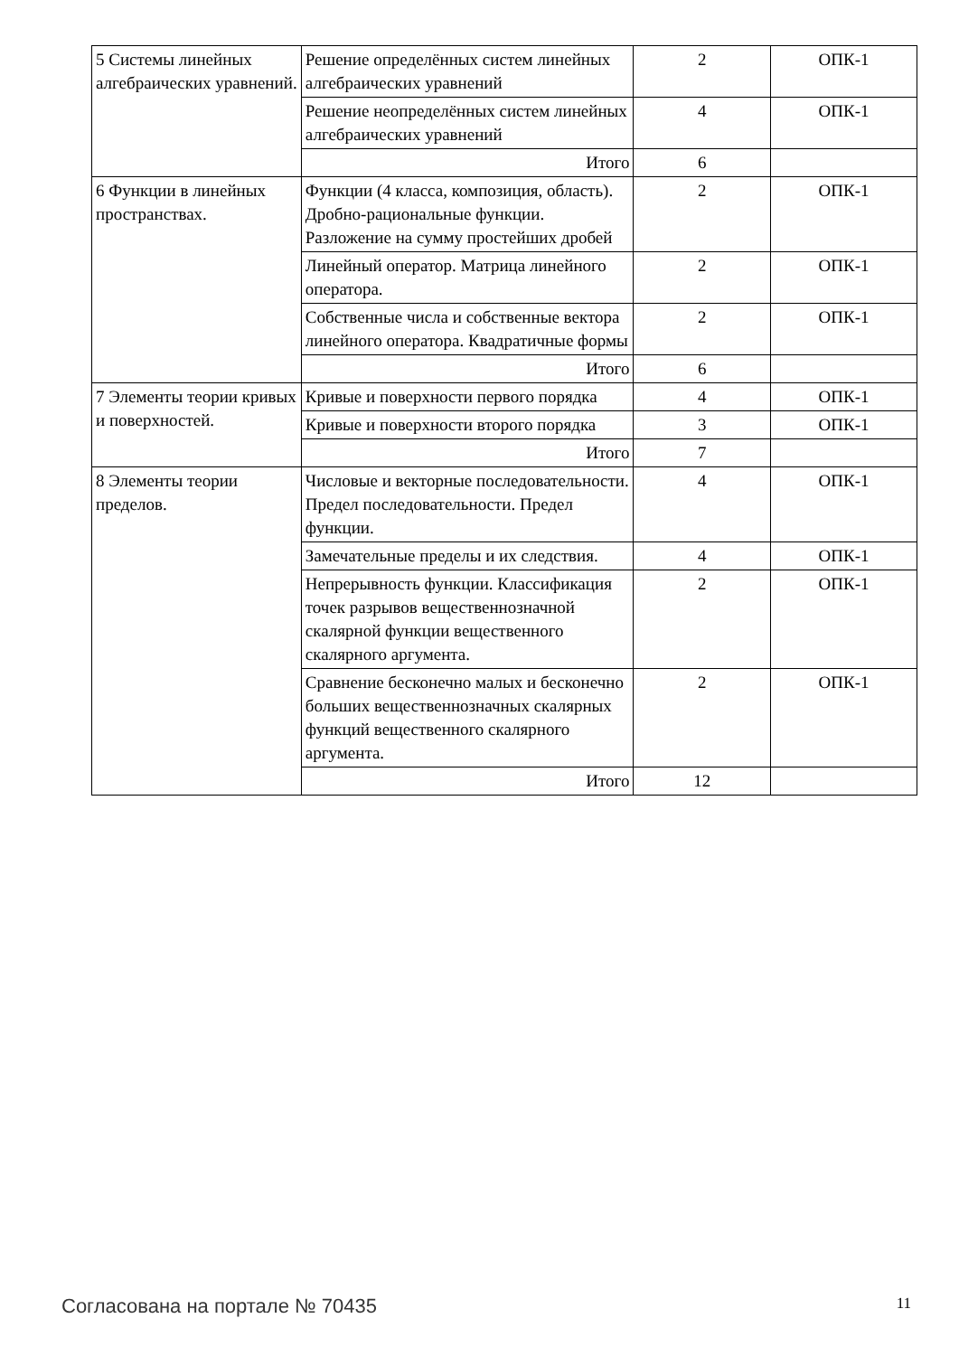| 5 Системы линейных алгебраических уравнений. | Решение определённых систем линейных алгебраических уравнений | 2 | ОПК-1 |
| | Решение неопределённых систем линейных алгебраических уравнений | 4 | ОПК-1 |
| | Итого | 6 | |
| 6 Функции в линейных пространствах. | Функции (4 класса, композиция, область). Дробно-рациональные функции. Разложение на сумму простейших дробей | 2 | ОПК-1 |
| | Линейный оператор. Матрица линейного оператора. | 2 | ОПК-1 |
| | Собственные числа и собственные вектора линейного оператора. Квадратичные формы | 2 | ОПК-1 |
| | Итого | 6 | |
| 7 Элементы теории кривых и поверхностей. | Кривые и поверхности первого порядка | 4 | ОПК-1 |
| | Кривые и поверхности второго порядка | 3 | ОПК-1 |
| | Итого | 7 | |
| 8 Элементы теории пределов. | Числовые и векторные последовательности. Предел последовательности. Предел функции. | 4 | ОПК-1 |
| | Замечательные пределы и их следствия. | 4 | ОПК-1 |
| | Непрерывность функции. Классификация точек разрывов вещественнозначной скалярной функции вещественного скалярного аргумента. | 2 | ОПК-1 |
| | Сравнение бесконечно малых и бесконечно больших вещественнозначных скалярных функций вещественного скалярного аргумента. | 2 | ОПК-1 |
| | Итого | 12 | |
Согласована на портале № 70435 11